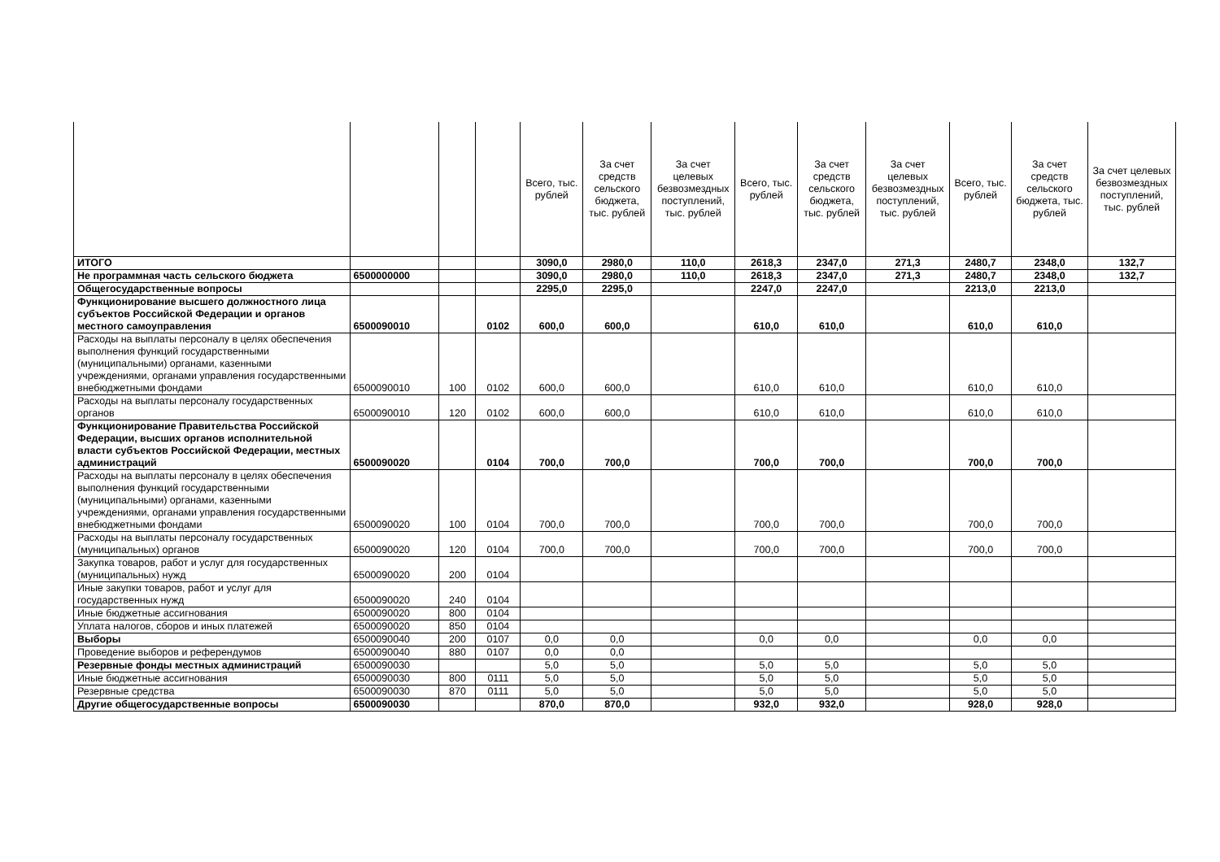| | | | | Всего, тыс. рублей | За счет средств сельского бюджета, тыс. рублей | За счет целевых безвозмездных поступлений, тыс. рублей | Всего, тыс. рублей | За счет средств сельского бюджета, тыс. рублей | За счет целевых безвозмездных поступлений, тыс. рублей | Всего, тыс. рублей | За счет средств сельского бюджета, тыс. рублей | За счет целевых безвозмездных поступлений, тыс. рублей |
| --- | --- | --- | --- | --- | --- | --- | --- | --- | --- | --- | --- | --- |
| ИТОГО | | | | 3090,0 | 2980,0 | 110,0 | 2618,3 | 2347,0 | 271,3 | 2480,7 | 2348,0 | 132,7 |
| Не программная часть сельского бюджета | 6500000000 | | | 3090,0 | 2980,0 | 110,0 | 2618,3 | 2347,0 | 271,3 | 2480,7 | 2348,0 | 132,7 |
| Общегосударственные вопросы | | | | 2295,0 | 2295,0 | | 2247,0 | 2247,0 | | 2213,0 | 2213,0 | |
| Функционирование высшего должностного лица субъектов Российской Федерации и органов местного самоуправления | 6500090010 | | 0102 | 600,0 | 600,0 | | 610,0 | 610,0 | | 610,0 | 610,0 | |
| Расходы на выплаты персоналу в целях обеспечения выполнения функций государственными (муниципальными) органами, казенными учреждениями, органами управления государственными внебюджетными фондами | 6500090010 | 100 | 0102 | 600,0 | 600,0 | | 610,0 | 610,0 | | 610,0 | 610,0 | |
| Расходы на выплаты персоналу государственных органов | 6500090010 | 120 | 0102 | 600,0 | 600,0 | | 610,0 | 610,0 | | 610,0 | 610,0 | |
| Функционирование Правительства Российской Федерации, высших органов исполнительной власти субъектов Российской Федерации, местных администраций | 6500090020 | | 0104 | 700,0 | 700,0 | | 700,0 | 700,0 | | 700,0 | 700,0 | |
| Расходы на выплаты персоналу в целях обеспечения выполнения функций государственными (муниципальными) органами, казенными учреждениями, органами управления государственными внебюджетными фондами | 6500090020 | 100 | 0104 | 700,0 | 700,0 | | 700,0 | 700,0 | | 700,0 | 700,0 | |
| Расходы на выплаты персоналу государственных (муниципальных) органов | 6500090020 | 120 | 0104 | 700,0 | 700,0 | | 700,0 | 700,0 | | 700,0 | 700,0 | |
| Закупка товаров, работ и услуг для государственных (муниципальных) нужд | 6500090020 | 200 | 0104 | | | | | | | | | |
| Иные закупки товаров, работ и услуг для государственных нужд | 6500090020 | 240 | 0104 | | | | | | | | | |
| Иные бюджетные ассигнования | 6500090020 | 800 | 0104 | | | | | | | | | |
| Уплата налогов, сборов и иных платежей | 6500090020 | 850 | 0104 | | | | | | | | | |
| Выборы | 6500090040 | 200 | 0107 | 0,0 | 0,0 | | 0,0 | 0,0 | | 0,0 | 0,0 | |
| Проведение выборов и референдумов | 6500090040 | 880 | 0107 | 0,0 | 0,0 | | | | | | | |
| Резервные фонды местных администраций | 6500090030 | | | 5,0 | 5,0 | | 5,0 | 5,0 | | 5,0 | 5,0 | |
| Иные бюджетные ассигнования | 6500090030 | 800 | 0111 | 5,0 | 5,0 | | 5,0 | 5,0 | | 5,0 | 5,0 | |
| Резервные средства | 6500090030 | 870 | 0111 | 5,0 | 5,0 | | 5,0 | 5,0 | | 5,0 | 5,0 | |
| Другие общегосударственные вопросы | 6500090030 | | | 870,0 | 870,0 | | 932,0 | 932,0 | | 928,0 | 928,0 | |